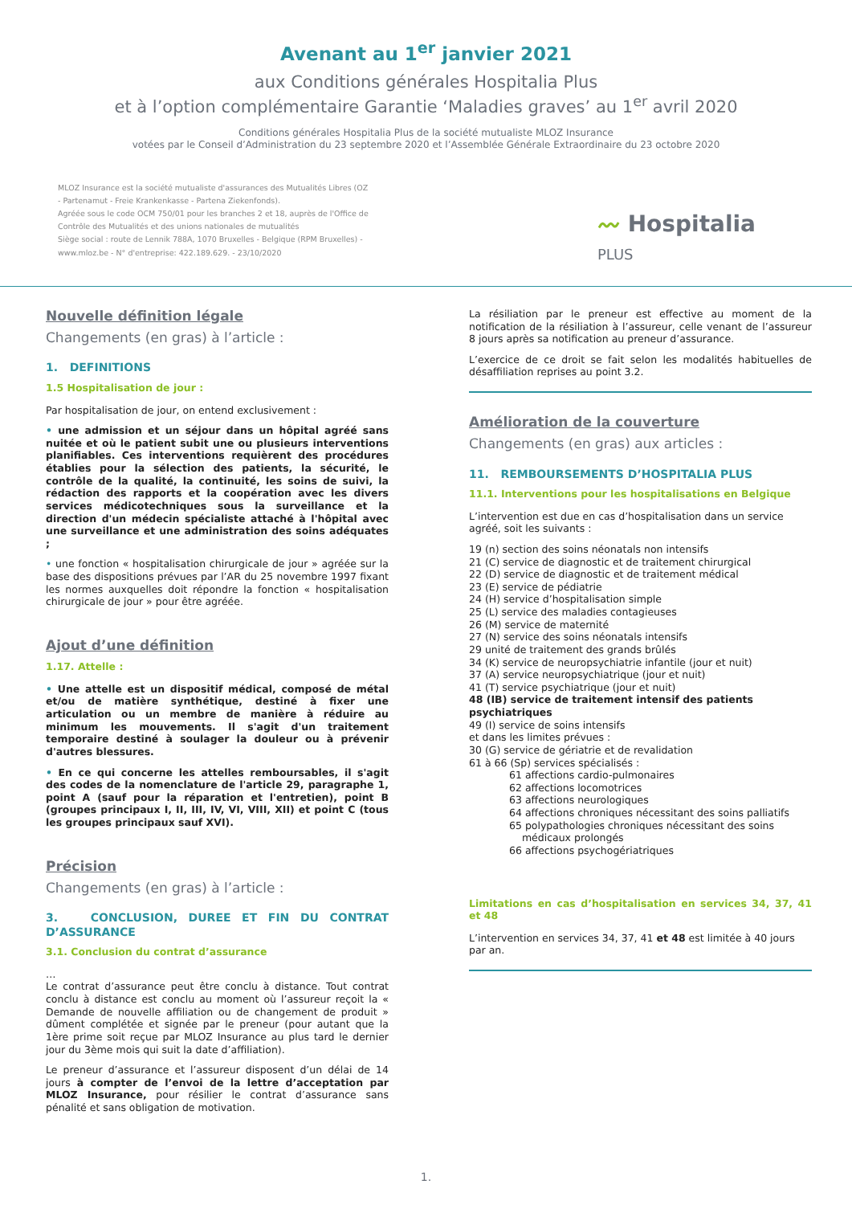Avenant au 1<sup>er</sup> janvier 2021
aux Conditions générales Hospitalia Plus
et à l’option complémentaire Garantie ‘Maladies graves’ au 1<sup>er</sup> avril 2020
Conditions générales Hospitalia Plus de la société mutualiste MLOZ Insurance
votées par le Conseil d’Administration du 23 septembre 2020 et l’Assemblée Générale Extraordinaire du 23 octobre 2020
MLOZ Insurance est la société mutualiste d'assurances des Mutualités Libres (OZ - Partenamut - Freie Krankenkasse - Partena Ziekenfonds).
Agréée sous le code OCM 750/01 pour les branches 2 et 18, auprès de l'Office de Contrôle des Mutualités et des unions nationales de mutualités
Siège social : route de Lennik 788A, 1070 Bruxelles - Belgique (RPM Bruxelles) - www.mloz.be - N° d'entreprise: 422.189.629. - 23/10/2020
〰 Hospitalia
PLUS
Nouvelle définition légale
Changements (en gras) à l’article :
1. DEFINITIONS
1.5 Hospitalisation de jour :
Par hospitalisation de jour, on entend exclusivement :
• une admission et un séjour dans un hôpital agréé sans nuitée et où le patient subit une ou plusieurs interventions planifiables. Ces interventions requièrent des procédures établies pour la sélection des patients, la sécurité, le contrôle de la qualité, la continuité, les soins de suivi, la rédaction des rapports et la coopération avec les divers services médicotechniques sous la surveillance et la direction d'un médecin spécialiste attaché à l'hôpital avec une surveillance et une administration des soins adéquates ;
• une fonction « hospitalisation chirurgicale de jour » agréée sur la base des dispositions prévues par l’AR du 25 novembre 1997 fixant les normes auxquelles doit répondre la fonction « hospitalisation chirurgicale de jour » pour être agréée.
Ajout d’une définition
1.17. Attelle :
• Une attelle est un dispositif médical, composé de métal et/ou de matière synthétique, destiné à fixer une articulation ou un membre de manière à réduire au minimum les mouvements. Il s'agit d'un traitement temporaire destiné à soulager la douleur ou à prévenir d'autres blessures.
• En ce qui concerne les attelles remboursables, il s'agit des codes de la nomenclature de l'article 29, paragraphe 1, point A (sauf pour la réparation et l'entretien), point B (groupes principaux I, II, III, IV, VI, VIII, XII) et point C (tous les groupes principaux sauf XVI).
Précision
Changements (en gras) à l’article :
3. CONCLUSION, DUREE ET FIN DU CONTRAT D’ASSURANCE
3.1. Conclusion du contrat d’assurance
…
Le contrat d’assurance peut être conclu à distance. Tout contrat conclu à distance est conclu au moment où l’assureur reçoit la « Demande de nouvelle affiliation ou de changement de produit » dûment complétée et signée par le preneur (pour autant que la 1ère prime soit reçue par MLOZ Insurance au plus tard le dernier jour du 3ème mois qui suit la date d’affiliation).
Le preneur d’assurance et l’assureur disposent d’un délai de 14 jours à compter de l’envoi de la lettre d’acceptation par MLOZ Insurance, pour résilier le contrat d’assurance sans pénalité et sans obligation de motivation.
La résiliation par le preneur est effective au moment de la notification de la résiliation à l’assureur, celle venant de l’assureur 8 jours après sa notification au preneur d’assurance.
L’exercice de ce droit se fait selon les modalités habituelles de désaffiliation reprises au point 3.2.
Amélioration de la couverture
Changements (en gras) aux articles :
11. REMBOURSEMENTS D’HOSPITALIA PLUS
11.1. Interventions pour les hospitalisations en Belgique
L’intervention est due en cas d’hospitalisation dans un service agréé, soit les suivants :
19 (n) section des soins néonatals non intensifs
21 (C) service de diagnostic et de traitement chirurgical
22 (D) service de diagnostic et de traitement médical
23 (E) service de pédiatrie
24 (H) service d’hospitalisation simple
25 (L) service des maladies contagieuses
26 (M) service de maternité
27 (N) service des soins néonatals intensifs
29 unité de traitement des grands brûlés
34 (K) service de neuropsychiatrie infantile (jour et nuit)
37 (A) service neuropsychiatrique (jour et nuit)
41 (T) service psychiatrique (jour et nuit)
48 (IB) service de traitement intensif des patients psychiatriques
49 (I) service de soins intensifs
et dans les limites prévues :
30 (G) service de gériatrie et de revalidation
61 à 66 (Sp) services spécialisés :
61 affections cardio-pulmonaires
62 affections locomotrices
63 affections neurologiques
64 affections chroniques nécessitant des soins palliatifs
65 polypathologies chroniques nécessitant des soins
médicaux prolongés
66 affections psychogériatriques
Limitations en cas d’hospitalisation en services 34, 37, 41 et 48
L’intervention en services 34, 37, 41 et 48 est limitée à 40 jours par an.
1.